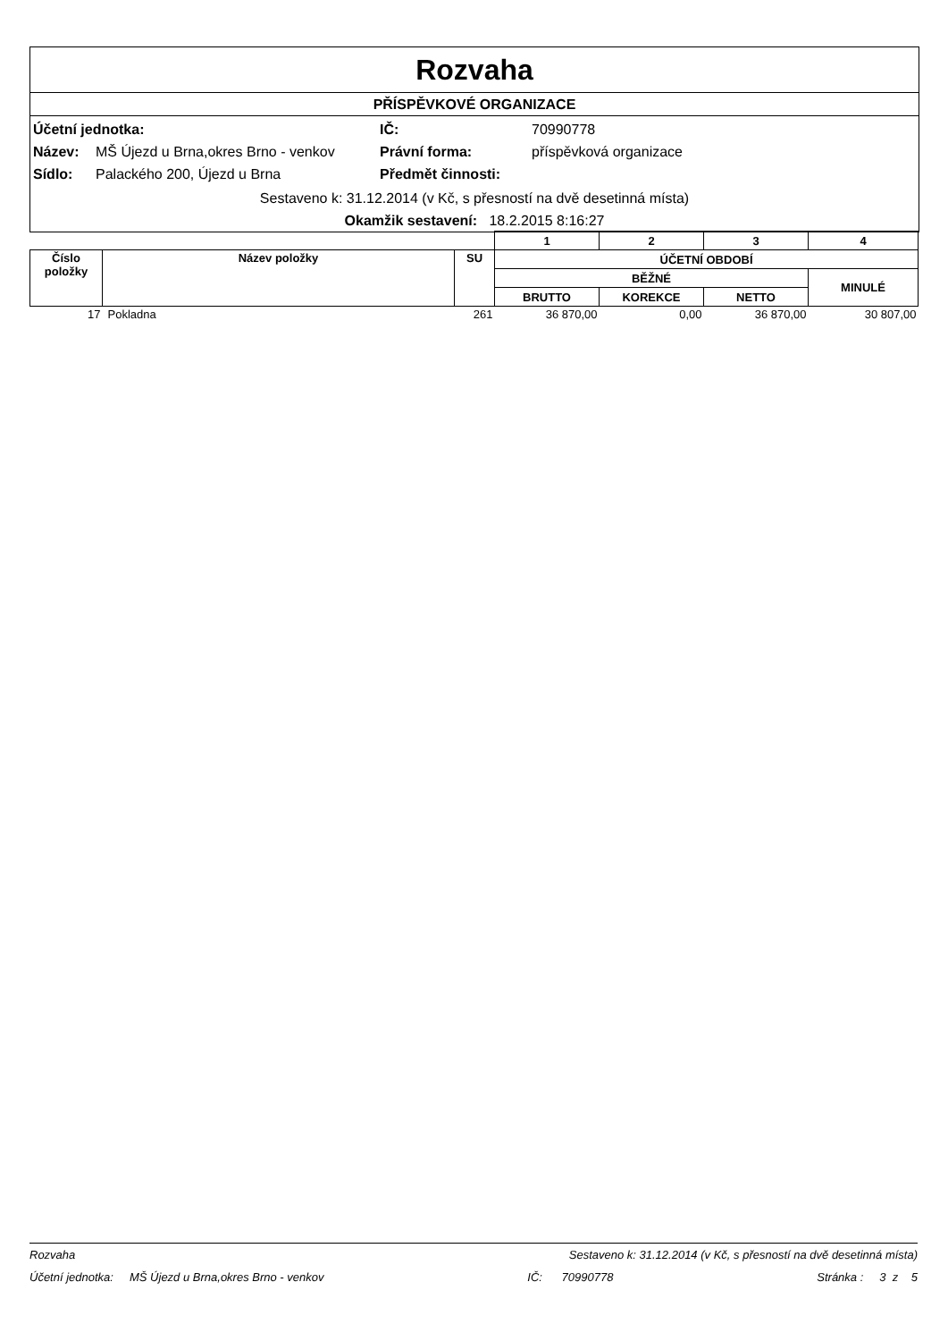Rozvaha
PŘÍSPĚVKOVÉ ORGANIZACE
Účetní jednotka: IČ: 70990778
Název: MŠ Újezd u Brna,okres Brno - venkov Právní forma: příspěvková organizace
Sídlo: Palackého 200, Újezd u Brna Předmět činnosti:
Sestaveno k: 31.12.2014 (v Kč, s přesností na dvě desetinná místa)
Okamžik sestavení: 18.2.2015 8:16:27
| | | | 1 | 2 | 3 | 4 |
| --- | --- | --- | --- | --- | --- | --- |
| Číslo položky | Název položky | SU | ÚČETNÍ OBDOBÍ | | | |
| | | | BĚŽNÉ | | | MINULÉ |
| | | | BRUTTO | KOREKCE | NETTO | |
| 17 | Pokladna | 261 | 36 870,00 | 0,00 | 36 870,00 | 30 807,00 |
Rozvaha Sestaveno k: 31.12.2014 (v Kč, s přesností na dvě desetinná místa)
Účetní jednotka: MŠ Újezd u Brna,okres Brno - venkov IČ: 70990778 Stránka : 3 z 5